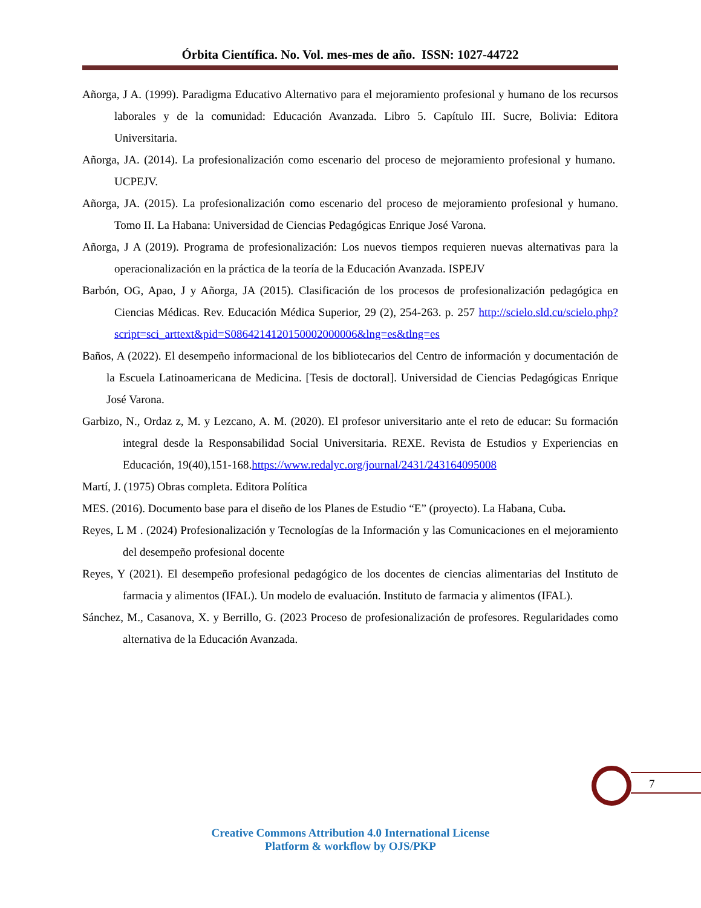Órbita Científica. No. Vol. mes-mes de año. ISSN: 1027-44722
Añorga, J A. (1999). Paradigma Educativo Alternativo para el mejoramiento profesional y humano de los recursos laborales y de la comunidad: Educación Avanzada. Libro 5. Capítulo III. Sucre, Bolivia: Editora Universitaria.
Añorga, JA. (2014). La profesionalización como escenario del proceso de mejoramiento profesional y humano. UCPEJV.
Añorga, JA. (2015). La profesionalización como escenario del proceso de mejoramiento profesional y humano. Tomo II. La Habana: Universidad de Ciencias Pedagógicas Enrique José Varona.
Añorga, J A (2019). Programa de profesionalización: Los nuevos tiempos requieren nuevas alternativas para la operacionalización en la práctica de la teoría de la Educación Avanzada. ISPEJV
Barbón, OG, Apao, J y Añorga, JA (2015). Clasificación de los procesos de profesionalización pedagógica en Ciencias Médicas. Rev. Educación Médica Superior, 29 (2), 254-263. p. 257 http://scielo.sld.cu/scielo.php?script=sci_arttext&pid=S0864214120150002000006&lng=es&tlng=es
Baños, A (2022). El desempeño informacional de los bibliotecarios del Centro de información y documentación de la Escuela Latinoamericana de Medicina. [Tesis de doctoral]. Universidad de Ciencias Pedagógicas Enrique José Varona.
Garbizo, N., Ordaz z, M. y Lezcano, A. M. (2020). El profesor universitario ante el reto de educar: Su formación integral desde la Responsabilidad Social Universitaria. REXE. Revista de Estudios y Experiencias en Educación, 19(40),151-168.https://www.redalyc.org/journal/2431/243164095008
Martí, J. (1975) Obras completa. Editora Política
MES. (2016). Documento base para el diseño de los Planes de Estudio “E” (proyecto). La Habana, Cuba.
Reyes, L M . (2024) Profesionalización y Tecnologías de la Información y las Comunicaciones en el mejoramiento del desempeño profesional docente
Reyes, Y (2021). El desempeño profesional pedagógico de los docentes de ciencias alimentarias del Instituto de farmacia y alimentos (IFAL). Un modelo de evaluación. Instituto de farmacia y alimentos (IFAL).
Sánchez, M., Casanova, X. y Berrillo, G. (2023 Proceso de profesionalización de profesores. Regularidades como alternativa de la Educación Avanzada.
7
Creative Commons Attribution 4.0 International License
Platform & workflow by OJS/PKP